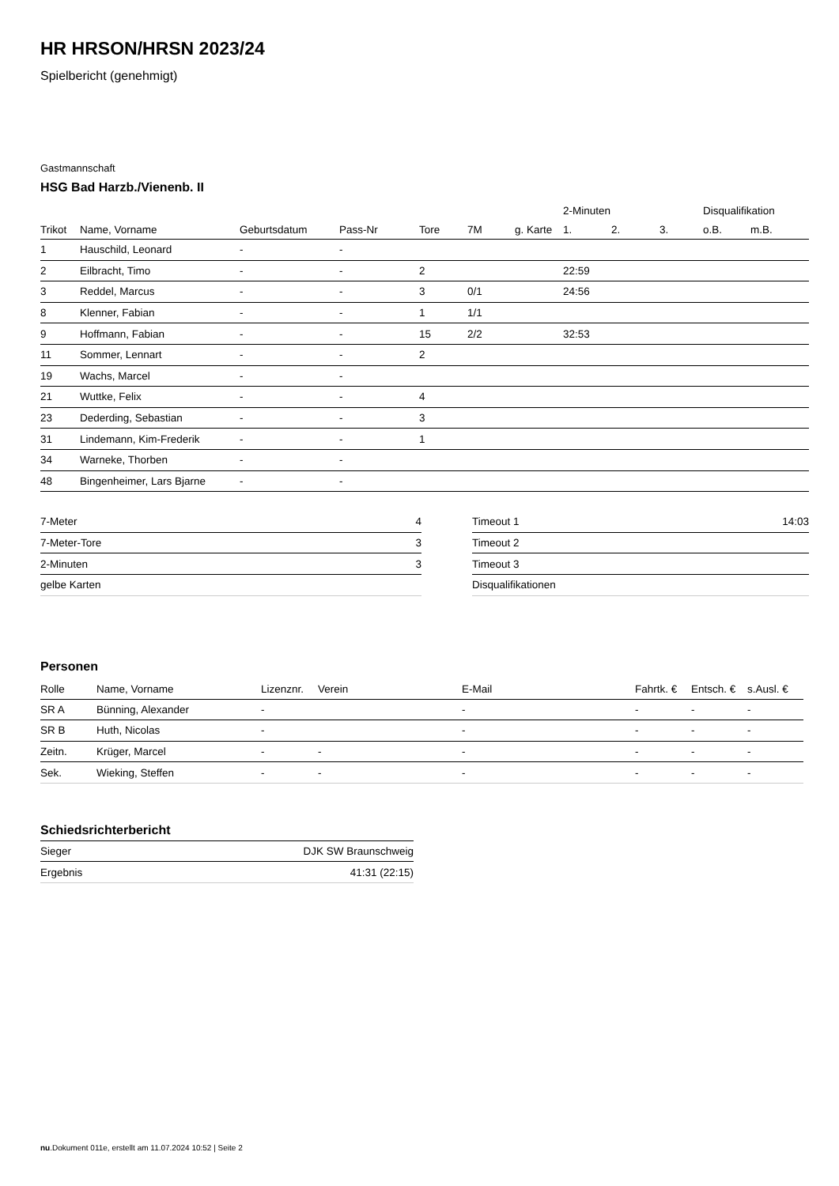HR HRSON/HRSN 2023/24
Spielbericht (genehmigt)
Gastmannschaft
HSG Bad Harzb./Vienenb. II
| | | | | | | | 2-Minuten | | | Disqualifikation | |
| --- | --- | --- | --- | --- | --- | --- | --- | --- | --- | --- | --- |
| Trikot | Name, Vorname | Geburtsdatum | Pass-Nr | Tore | 7M | g. Karte | 1. | 2. | 3. | o.B. | m.B. |
| 1 | Hauschild, Leonard | - | - | | | | | | | | |
| 2 | Eilbracht, Timo | - | - | 2 | | | 22:59 | | | | |
| 3 | Reddel, Marcus | - | - | 3 | 0/1 | | 24:56 | | | | |
| 8 | Klenner, Fabian | - | - | 1 | 1/1 | | | | | | |
| 9 | Hoffmann, Fabian | - | - | 15 | 2/2 | | 32:53 | | | | |
| 11 | Sommer, Lennart | - | - | 2 | | | | | | | |
| 19 | Wachs, Marcel | - | - | | | | | | | | |
| 21 | Wuttke, Felix | - | - | 4 | | | | | | | |
| 23 | Dederding, Sebastian | - | - | 3 | | | | | | | |
| 31 | Lindemann, Kim-Frederik | - | - | 1 | | | | | | | |
| 34 | Warneke, Thorben | - | - | | | | | | | | |
| 48 | Bingenheimer, Lars Bjarne | - | - | | | | | | | | |
| 7-Meter | 4 |
| 7-Meter-Tore | 3 |
| 2-Minuten | 3 |
| gelbe Karten | |
| Timeout 1 | 14:03 |
| Timeout 2 | |
| Timeout 3 | |
| Disqualifikationen | |
Personen
| Rolle | Name, Vorname | Lizenznr. | Verein | E-Mail | Fahrtk. € | Entsch. € | s.Ausl. € |
| --- | --- | --- | --- | --- | --- | --- | --- |
| SR A | Bünning, Alexander | - | | - | - | - | - |
| SR B | Huth, Nicolas | - | | - | - | - | - |
| Zeitn. | Krüger, Marcel | - | - | - | - | - | - |
| Sek. | Wieking, Steffen | - | - | - | - | - | - |
Schiedsrichterbericht
| Sieger | DJK SW Braunschweig |
| Ergebnis | 41:31 (22:15) |
nu.Dokument 011e, erstellt am 11.07.2024 10:52 | Seite 2